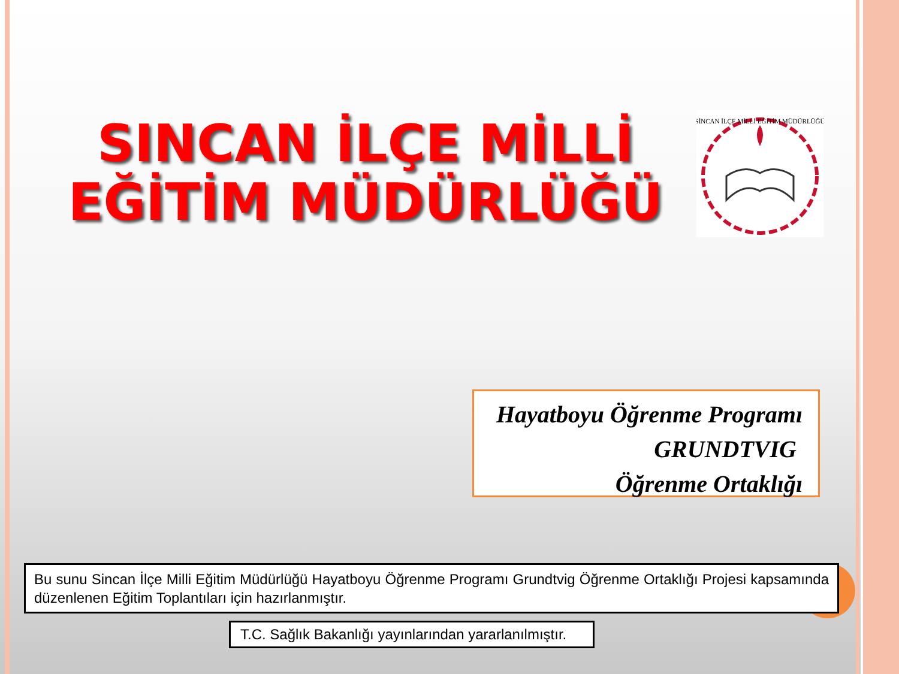SINCAN İLÇE MİLLİ EĞİTİM MÜDÜRLÜĞÜ
SİNCAN İLÇE MİLLİ EĞİTİM MÜDÜRLÜĞÜ
Hayatboyu Öğrenme Programı
GRUNDTVIG
Öğrenme Ortaklığı
Bu sunu Sincan İlçe Milli Eğitim Müdürlüğü Hayatboyu Öğrenme Programı Grundtvig Öğrenme Ortaklığı Projesi kapsamında düzenlenen Eğitim Toplantıları için hazırlanmıştır.
T.C. Sağlık Bakanlığı yayınlarından yararlanılmıştır.